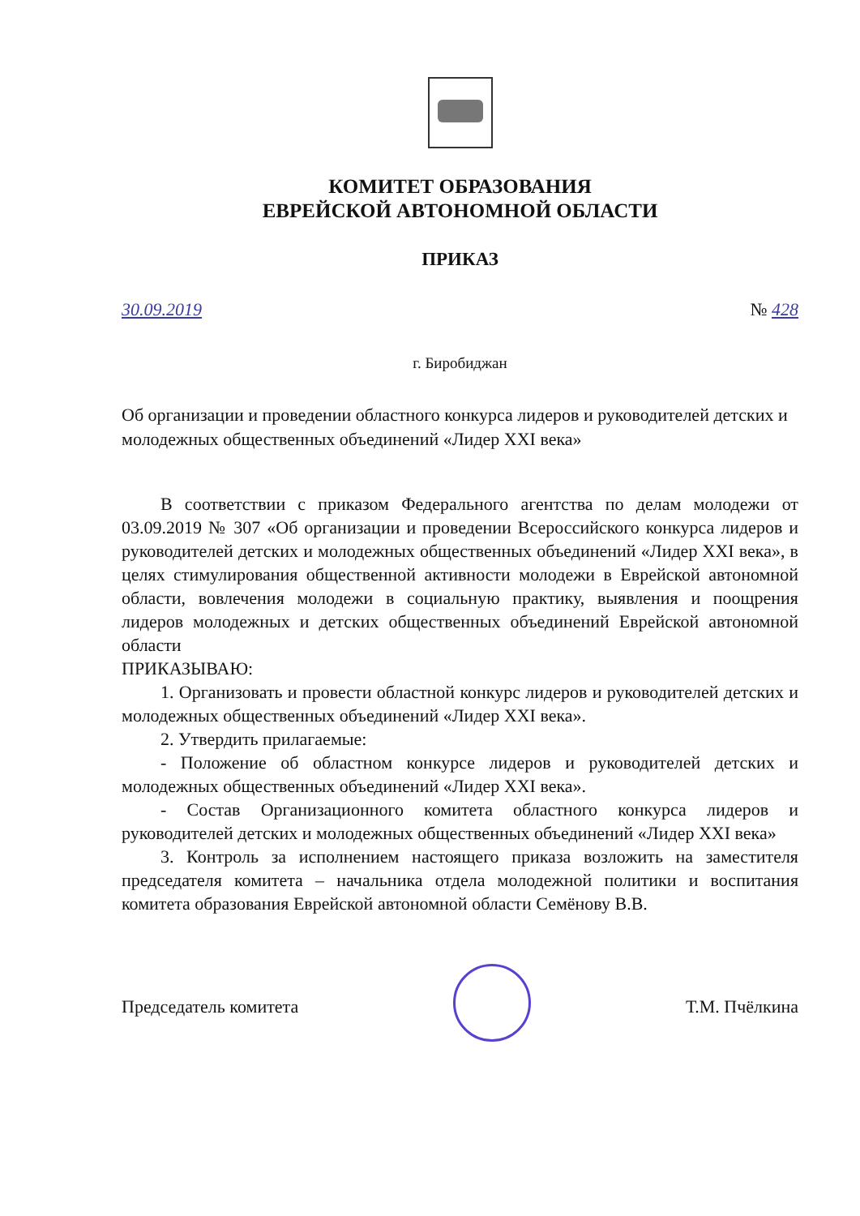КОМИТЕТ ОБРАЗОВАНИЯ
ЕВРЕЙСКОЙ АВТОНОМНОЙ ОБЛАСТИ
ПРИКАЗ
30.09.2019 № 428
г. Биробиджан
Об организации и проведении областного конкурса лидеров и руководителей детских и молодежных общественных объединений «Лидер XXI века»
В соответствии с приказом Федерального агентства по делам молодежи от 03.09.2019 № 307 «Об организации и проведении Всероссийского конкурса лидеров и руководителей детских и молодежных общественных объединений «Лидер XXI века», в целях стимулирования общественной активности молодежи в Еврейской автономной области, вовлечения молодежи в социальную практику, выявления и поощрения лидеров молодежных и детских общественных объединений Еврейской автономной области
ПРИКАЗЫВАЮ:
1. Организовать и провести областной конкурс лидеров и руководителей детских и молодежных общественных объединений «Лидер XXI века».
2. Утвердить прилагаемые:
- Положение об областном конкурсе лидеров и руководителей детских и молодежных общественных объединений «Лидер XXI века».
- Состав Организационного комитета областного конкурса лидеров и руководителей детских и молодежных общественных объединений «Лидер XXI века»
3. Контроль за исполнением настоящего приказа возложить на заместителя председателя комитета – начальника отдела молодежной политики и воспитания комитета образования Еврейской автономной области Семёнову В.В.
Председатель комитета Т.М. Пчёлкина